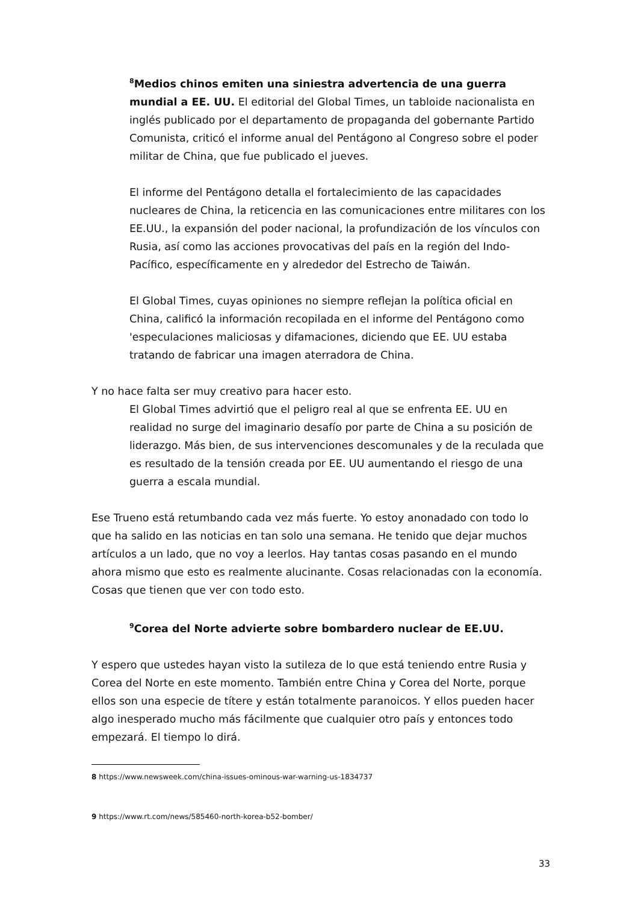<sup>8</sup> Medios chinos emiten una siniestra advertencia de una guerra mundial a EE. UU. El editorial del Global Times, un tabloide nacionalista en inglés publicado por el departamento de propaganda del gobernante Partido Comunista, criticó el informe anual del Pentágono al Congreso sobre el poder militar de China, que fue publicado el jueves.
El informe del Pentágono detalla el fortalecimiento de las capacidades nucleares de China, la reticencia en las comunicaciones entre militares con los EE.UU., la expansión del poder nacional, la profundización de los vínculos con Rusia, así como las acciones provocativas del país en la región del Indo-Pacífico, específicamente en y alrededor del Estrecho de Taiwán.
El Global Times, cuyas opiniones no siempre reflejan la política oficial en China, calificó la información recopilada en el informe del Pentágono como 'especulaciones maliciosas y difamaciones, diciendo que EE. UU estaba tratando de fabricar una imagen aterradora de China.
Y no hace falta ser muy creativo para hacer esto.
El Global Times advirtió que el peligro real al que se enfrenta EE. UU en realidad no surge del imaginario desafío por parte de China a su posición de liderazgo. Más bien, de sus intervenciones descomunales y de la reculada que es resultado de la tensión creada por EE. UU aumentando el riesgo de una guerra a escala mundial.
Ese Trueno está retumbando cada vez más fuerte. Yo estoy anonadado con todo lo que ha salido en las noticias en tan solo una semana. He tenido que dejar muchos artículos a un lado, que no voy a leerlos. Hay tantas cosas pasando en el mundo ahora mismo que esto es realmente alucinante. Cosas relacionadas con la economía. Cosas que tienen que ver con todo esto.
<sup>9</sup> Corea del Norte advierte sobre bombardero nuclear de EE.UU.
Y espero que ustedes hayan visto la sutileza de lo que está teniendo entre Rusia y Corea del Norte en este momento. También entre China y Corea del Norte, porque ellos son una especie de títere y están totalmente paranoicos. Y ellos pueden hacer algo inesperado mucho más fácilmente que cualquier otro país y entonces todo empezará. El tiempo lo dirá.
8 https://www.newsweek.com/china-issues-ominous-war-warning-us-1834737
9 https://www.rt.com/news/585460-north-korea-b52-bomber/
33